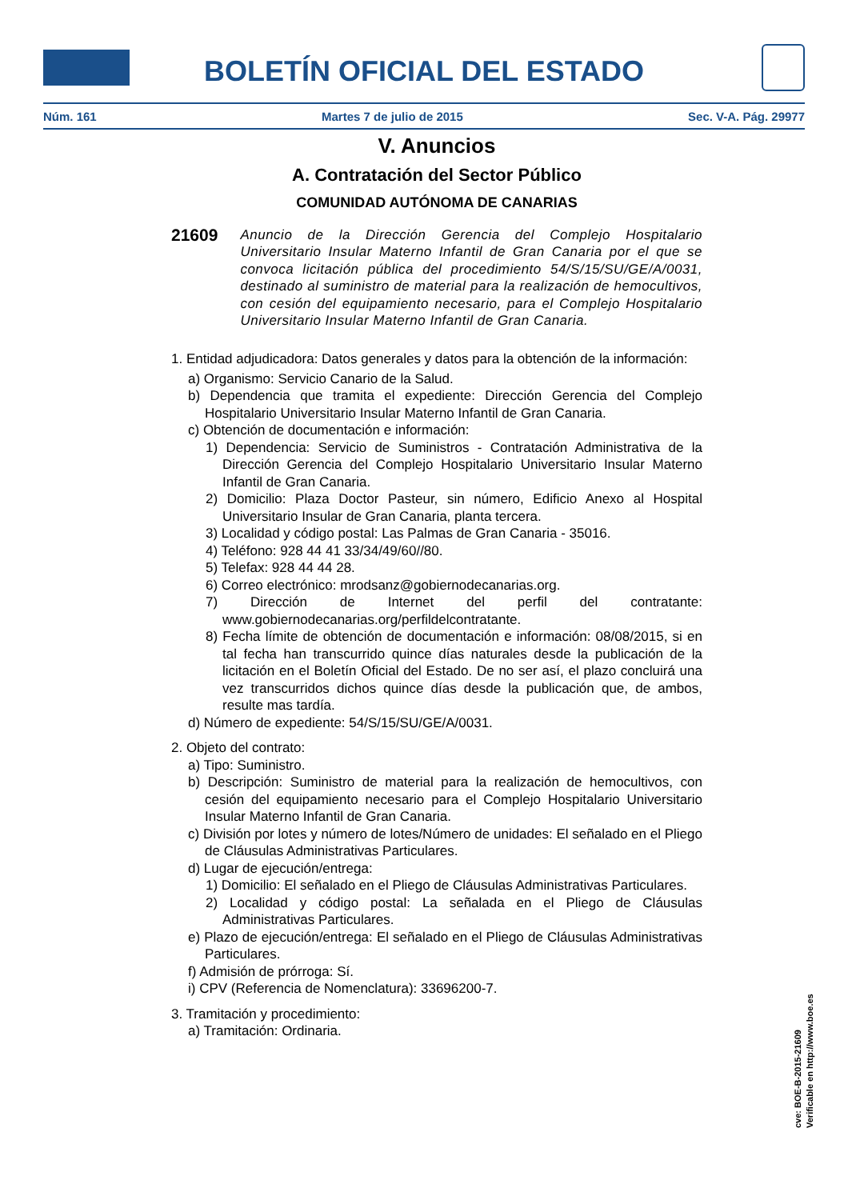BOLETÍN OFICIAL DEL ESTADO
Núm. 161 Martes 7 de julio de 2015 Sec. V-A. Pág. 29977
V. Anuncios
A. Contratación del Sector Público
COMUNIDAD AUTÓNOMA DE CANARIAS
21609 Anuncio de la Dirección Gerencia del Complejo Hospitalario Universitario Insular Materno Infantil de Gran Canaria por el que se convoca licitación pública del procedimiento 54/S/15/SU/GE/A/0031, destinado al suministro de material para la realización de hemocultivos, con cesión del equipamiento necesario, para el Complejo Hospitalario Universitario Insular Materno Infantil de Gran Canaria.
1. Entidad adjudicadora: Datos generales y datos para la obtención de la información:
a) Organismo: Servicio Canario de la Salud.
b) Dependencia que tramita el expediente: Dirección Gerencia del Complejo Hospitalario Universitario Insular Materno Infantil de Gran Canaria.
c) Obtención de documentación e información:
1) Dependencia: Servicio de Suministros - Contratación Administrativa de la Dirección Gerencia del Complejo Hospitalario Universitario Insular Materno Infantil de Gran Canaria.
2) Domicilio: Plaza Doctor Pasteur, sin número, Edificio Anexo al Hospital Universitario Insular de Gran Canaria, planta tercera.
3) Localidad y código postal: Las Palmas de Gran Canaria - 35016.
4) Teléfono: 928 44 41 33/34/49/60//80.
5) Telefax: 928 44 44 28.
6) Correo electrónico: mrodsanz@gobiernodecanarias.org.
7) Dirección de Internet del perfil del contratante: www.gobiernodecanarias.org/perfildelcontratante.
8) Fecha límite de obtención de documentación e información: 08/08/2015, si en tal fecha han transcurrido quince días naturales desde la publicación de la licitación en el Boletín Oficial del Estado. De no ser así, el plazo concluirá una vez transcurridos dichos quince días desde la publicación que, de ambos, resulte mas tardía.
d) Número de expediente: 54/S/15/SU/GE/A/0031.
2. Objeto del contrato:
a) Tipo: Suministro.
b) Descripción: Suministro de material para la realización de hemocultivos, con cesión del equipamiento necesario para el Complejo Hospitalario Universitario Insular Materno Infantil de Gran Canaria.
c) División por lotes y número de lotes/Número de unidades: El señalado en el Pliego de Cláusulas Administrativas Particulares.
d) Lugar de ejecución/entrega:
1) Domicilio: El señalado en el Pliego de Cláusulas Administrativas Particulares.
2) Localidad y código postal: La señalada en el Pliego de Cláusulas Administrativas Particulares.
e) Plazo de ejecución/entrega: El señalado en el Pliego de Cláusulas Administrativas Particulares.
f) Admisión de prórroga: Sí.
i) CPV (Referencia de Nomenclatura): 33696200-7.
3. Tramitación y procedimiento:
a) Tramitación: Ordinaria.
cve: BOE-B-2015-21609
Verificable en http://www.boe.es